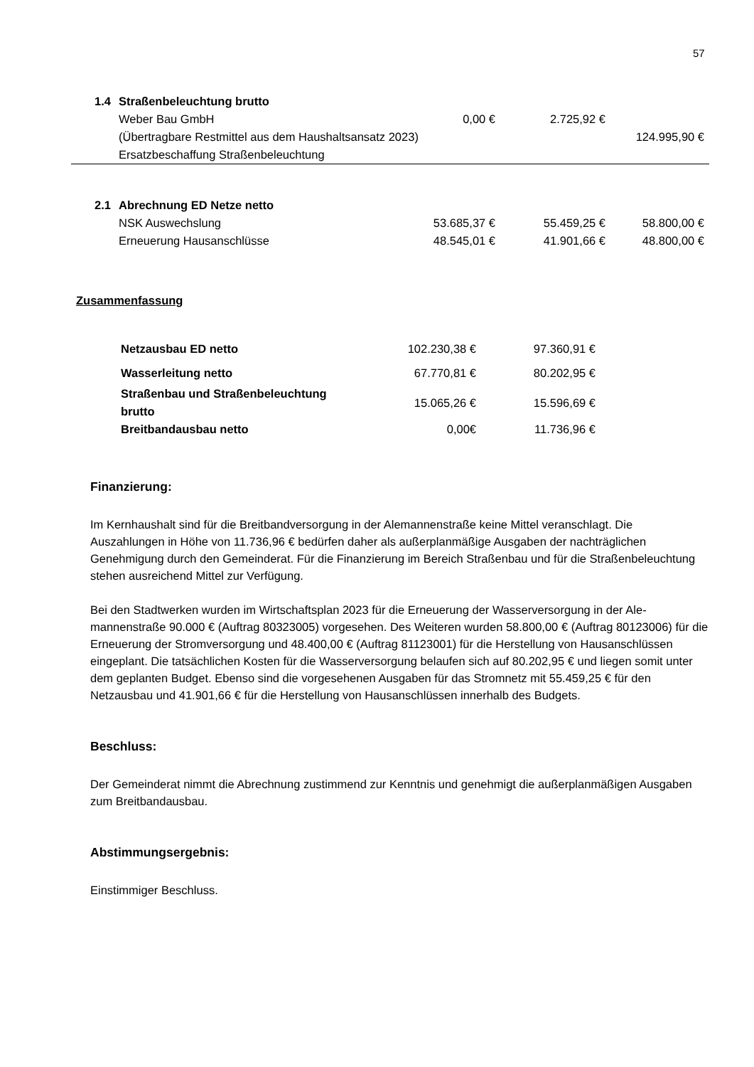57
| 1.4 | Straßenbeleuchtung brutto | | | |
| | Weber Bau GmbH | 0,00 € | 2.725,92 € | |
| | (Übertragbare Restmittel aus dem Haushaltsansatz 2023) | | | 124.995,90 € |
| | Ersatzbeschaffung Straßenbeleuchtung | | | |
| 2.1 | Abrechnung ED Netze netto | | | |
| | NSK Auswechslung | 53.685,37 € | 55.459,25 € | 58.800,00 € |
| | Erneuerung Hausanschlüsse | 48.545,01 € | 41.901,66 € | 48.800,00 € |
Zusammenfassung
| Netzausbau ED netto | 102.230,38 € | 97.360,91 € |
| Wasserleitung netto | 67.770,81 € | 80.202,95 € |
| Straßenbau und Straßenbeleuchtung brutto | 15.065,26 € | 15.596,69 € |
| Breitbandausbau netto | 0,00€ | 11.736,96 € |
Finanzierung:
Im Kernhaushalt sind für die Breitbandversorgung in der Alemannenstraße keine Mittel veranschlagt. Die Auszahlungen in Höhe von 11.736,96 € bedürfen daher als außerplanmäßige Ausgaben der nachträglichen Genehmigung durch den Gemeinderat. Für die Finanzierung im Bereich Straßenbau und für die Straßenbe­leuchtung stehen ausreichend Mittel zur Verfügung.
Bei den Stadtwerken wurden im Wirtschaftsplan 2023 für die Erneuerung der Wasserversorgung in der Ale­mannenstraße 90.000 € (Auftrag 80323005) vorgesehen. Des Weiteren wurden 58.800,00 € (Auftrag 80123006) für die Erneuerung der Stromversorgung und 48.400,00 € (Auftrag 81123001) für die Herstellung von Hausanschlüssen eingeplant. Die tatsächlichen Kosten für die Wasserversorgung belaufen sich auf 80.202,95 € und liegen somit unter dem geplanten Budget. Ebenso sind die vorgesehenen Ausgaben für das Stromnetz mit 55.459,25 € für den Netzausbau und 41.901,66 € für die Herstellung von Hausanschlüssen in­nerhalb des Budgets.
Beschluss:
Der Gemeinderat nimmt die Abrechnung zustimmend zur Kenntnis und genehmigt die außerplanmäßigen Ausgaben zum Breitbandausbau.
Abstimmungsergebnis:
Einstimmiger Beschluss.